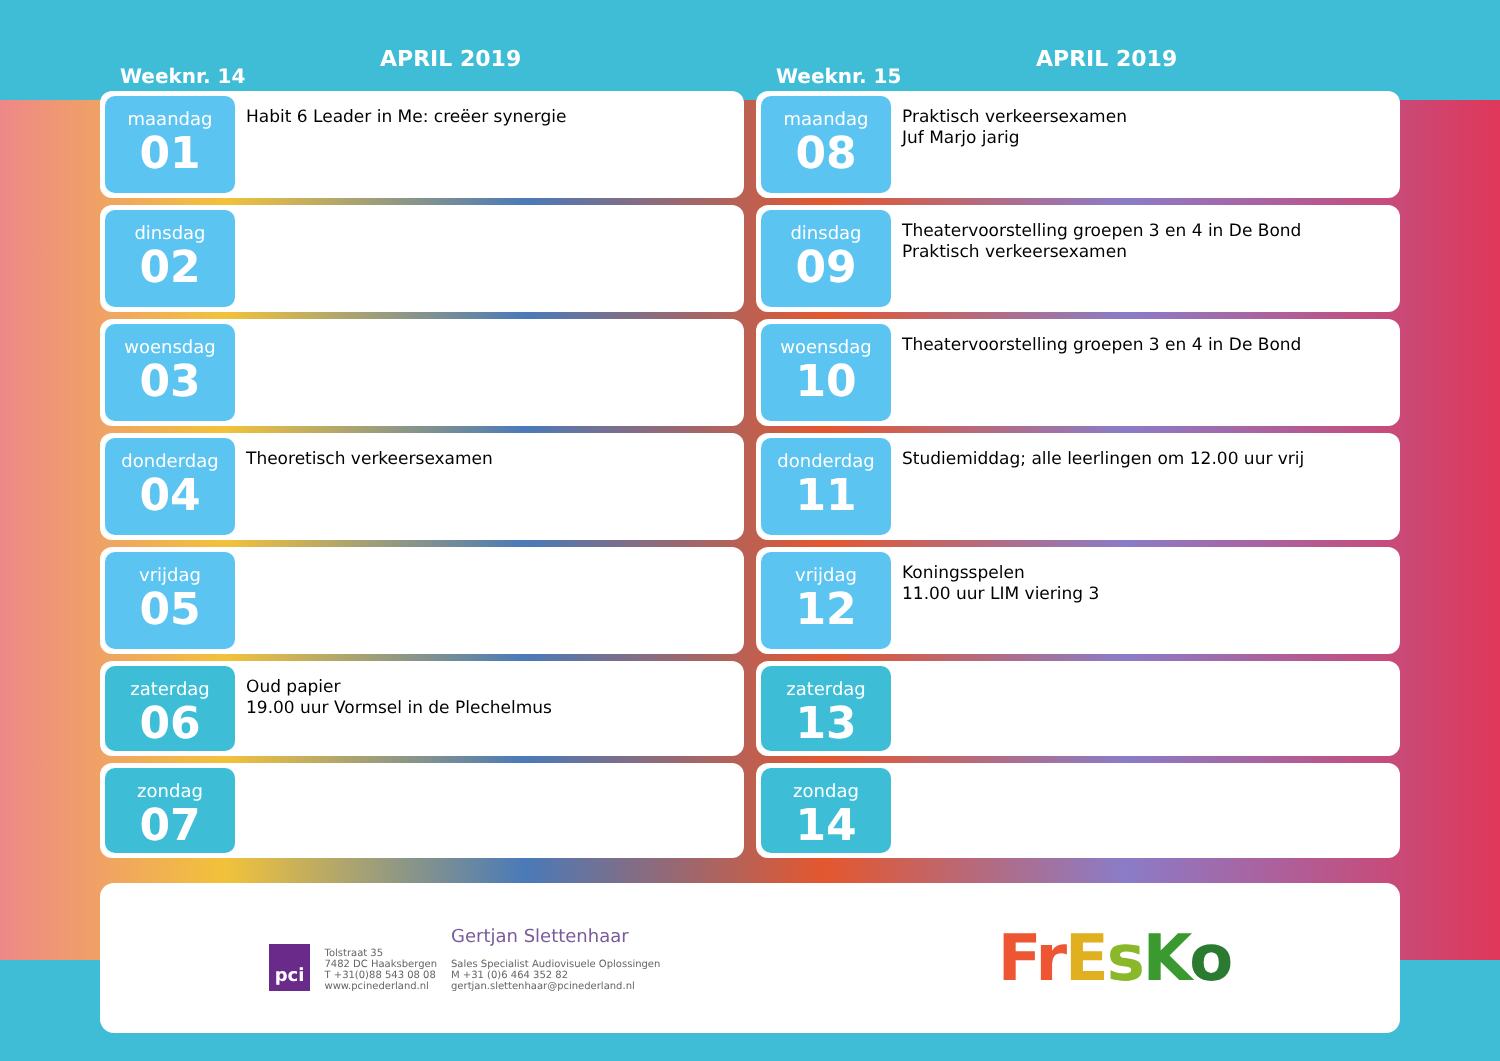Weeknr. 14
APRIL 2019
maandag
01
Habit 6 Leader in Me: creëer synergie
dinsdag
02
woensdag
03
donderdag
04
Theoretisch verkeersexamen
vrijdag
05
zaterdag
06
Oud papier
19.00 uur Vormsel in de Plechelmus
zondag
07
Weeknr. 15
APRIL 2019
maandag
08
Praktisch verkeersexamen
Juf Marjo jarig
dinsdag
09
Theatervoorstelling groepen 3 en 4 in De Bond
Praktisch verkeersexamen
woensdag
10
Theatervoorstelling groepen 3 en 4 in De Bond
donderdag
11
Studiemiddag; alle leerlingen om 12.00 uur vrij
vrijdag
12
Koningsspelen
11.00 uur LIM viering 3
zaterdag
13
zondag
14
pci
Tolstraat 35
7482 DC Haaksbergen
T +31(0)88 543 08 08
www.pcinederland.nl
Gertjan Slettenhaar
Sales Specialist Audiovisuele Oplossingen
M +31 (0)6 464 352 82
gertjan.slettenhaar@pcinederland.nl
FrEsKo